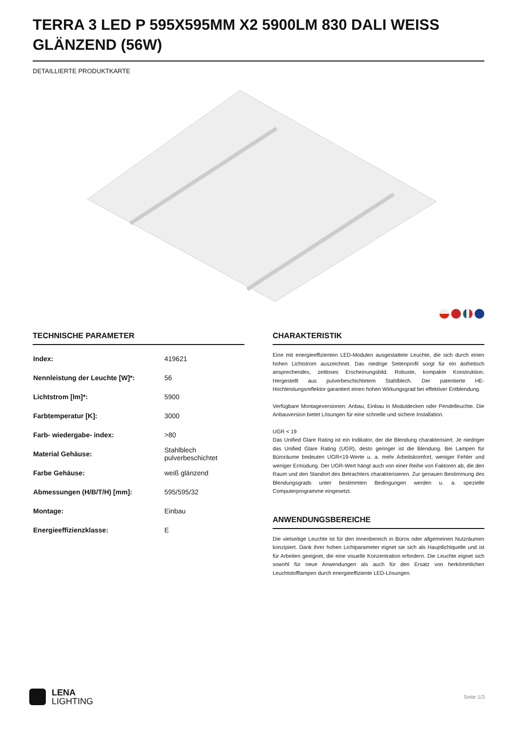TERRA 3 LED P 595X595MM X2 5900LM 830 DALI WEISS GLÄNZEND (56W)
DETAILLIERTE PRODUKTKARTE
TECHNISCHE PARAMETER
| Index: | 419621 |
| Nennleistung der Leuchte [W]*: | 56 |
| Lichtstrom [lm]*: | 5900 |
| Farbtemperatur [K]: | 3000 |
| Farb- wiedergabe- index: | >80 |
| Material Gehäuse: | Stahlblech pulverbeschichtet |
| Farbe Gehäuse: | weiß glänzend |
| Abmessungen (H/B/T/H) [mm]: | 595/595/32 |
| Montage: | Einbau |
| Energieeffizienzklasse: | E |
CHARAKTERISTIK
Eine mit energieeffizienten LED-Modulen ausgestattete Leuchte, die sich durch einen hohen Lichtstrom auszeichnet. Das niedrige Seitenprofil sorgt für ein ästhetisch ansprechendes, zeitloses Erscheinungsbild. Robuste, kompakte Konstruktion. Hergestellt aus pulverbeschichtetem Stahlblech. Der patentierte HE-Hochleistungsreflektor garantiert einen hohen Wirkungsgrad bei effektiver Entblendung.
Verfügbare Montageversionen: Anbau, Einbau in Moduldecken oder Pendelleuchte. Die Anbauversion bietet Lösungen für eine schnelle und sichere Installation.
UGR < 19
Das Unified Glare Rating ist ein Indikator, der die Blendung charakterisiert. Je niedriger das Unified Glare Rating (UGR), desto geringer ist die Blendung. Bei Lampen für Büroräume bedeuten UGR<19-Werte u. a. mehr Arbeitskomfort, weniger Fehler und weniger Ermüdung. Der UGR-Wert hängt auch von einer Reihe von Faktoren ab, die den Raum und den Standort des Betrachters charakterisieren. Zur genauen Bestimmung des Blendungsgrads unter bestimmten Bedingungen werden u. a. spezielle Computerprogramme eingesetzt.
ANWENDUNGSBEREICHE
Die vielseitige Leuchte ist für den Innenbereich in Büros oder allgemeinen Nutzräumen konzipiert. Dank ihrer hohen Lichtparameter eignet sie sich als Hauptlichtquelle und ist für Arbeiten geeignet, die eine visuelle Konzentration erfordern. Die Leuchte eignet sich sowohl für neue Anwendungen als auch für den Ersatz von herkömmlichen Leuchtstofflampen durch energieeffiziente LED-Lösungen.
LENA
LIGHTING
Seite 1/3